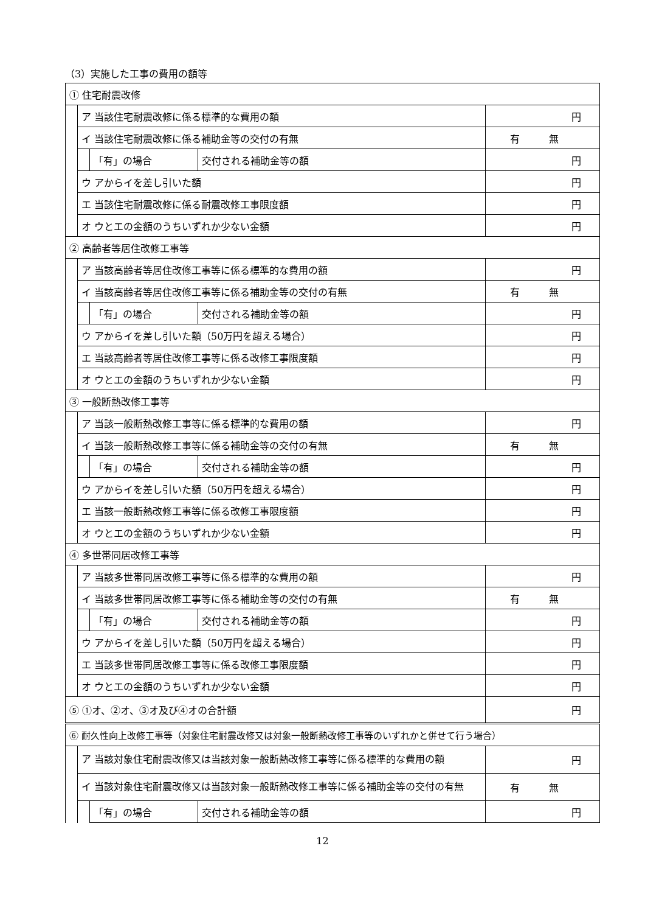（3）実施した工事の費用の額等
| ① 住宅耐震改修 | | | | |
| | ア 当該住宅耐震改修に係る標準的な費用の額 | | | 円 |
| | イ 当該住宅耐震改修に係る補助金等の交付の有無 | | | 有 無 |
| | | 「有」の場合 | 交付される補助金等の額 | 円 |
| | ウ アからイを差し引いた額 | | | 円 |
| | エ 当該住宅耐震改修に係る耐震改修工事限度額 | | | 円 |
| | オ ウとエの金額のうちいずれか少ない金額 | | | 円 |
| ② 高齢者等居住改修工事等 | | | | |
| | ア 当該高齢者等居住改修工事等に係る標準的な費用の額 | | | 円 |
| | イ 当該高齢者等居住改修工事等に係る補助金等の交付の有無 | | | 有 無 |
| | | 「有」の場合 | 交付される補助金等の額 | 円 |
| | ウ アからイを差し引いた額（50万円を超える場合） | | | 円 |
| | エ 当該高齢者等居住改修工事等に係る改修工事限度額 | | | 円 |
| | オ ウとエの金額のうちいずれか少ない金額 | | | 円 |
| ③ 一般断熱改修工事等 | | | | |
| | ア 当該一般断熱改修工事等に係る標準的な費用の額 | | | 円 |
| | イ 当該一般断熱改修工事等に係る補助金等の交付の有無 | | | 有 無 |
| | | 「有」の場合 | 交付される補助金等の額 | 円 |
| | ウ アからイを差し引いた額（50万円を超える場合） | | | 円 |
| | エ 当該一般断熱改修工事等に係る改修工事限度額 | | | 円 |
| | オ ウとエの金額のうちいずれか少ない金額 | | | 円 |
| ④ 多世帯同居改修工事等 | | | | |
| | ア 当該多世帯同居改修工事等に係る標準的な費用の額 | | | 円 |
| | イ 当該多世帯同居改修工事等に係る補助金等の交付の有無 | | | 有 無 |
| | | 「有」の場合 | 交付される補助金等の額 | 円 |
| | ウ アからイを差し引いた額（50万円を超える場合） | | | 円 |
| | エ 当該多世帯同居改修工事等に係る改修工事限度額 | | | 円 |
| | オ ウとエの金額のうちいずれか少ない金額 | | | 円 |
| ⑤ ①オ、②オ、③オ及び④オの合計額 | | | | 円 |
| ⑥ 耐久性向上改修工事等（対象住宅耐震改修又は対象一般断熱改修工事等のいずれかと併せて行う場合） | | | | |
| | ア 当該対象住宅耐震改修又は当該対象一般断熱改修工事等に係る標準的な費用の額 | | | 円 |
| | イ 当該対象住宅耐震改修又は当該対象一般断熱改修工事等に係る補助金等の交付の有無 | | | 有 無 |
| | | 「有」の場合 | 交付される補助金等の額 | 円 |
12